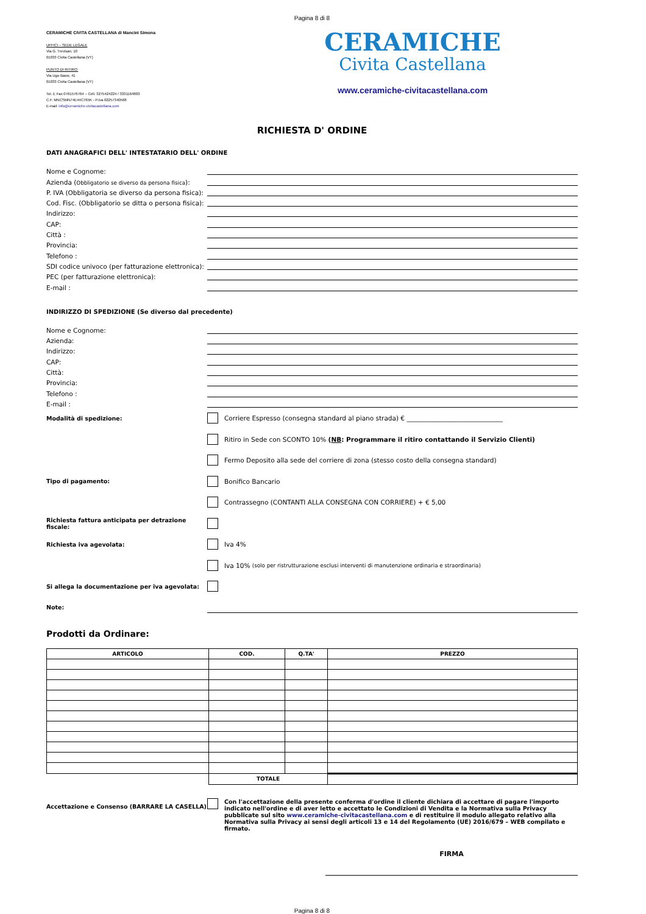Pagina 8 di 8
CERAMICHE CIVITA CASTELLANA di Mancini Simona
UFFICI – SEDE LEGALE
Via G. Trevisan, 10
01033 Civita Castellana (VT)
PUNTO DI RITIRO:
Via Ugo Bassi, 41
01033 Civita Castellana (VT)
Tel. E Fax 0761576764 – Cell. 3275424224 / 3331164803
C.F. MNCSMN74E44C765K - P.Iva 02257340568
E-mail: info@ceramiche-civitacastellana.com
CERAMICHE
Civita Castellana
www.ceramiche-civitacastellana.com
RICHIESTA D' ORDINE
DATI ANAGRAFICI DELL' INTESTATARIO DELL' ORDINE
Nome e Cognome:
Azienda (Obbligatorio se diverso da persona fisica):
P. IVA (Obbligatoria se diverso da persona fisica):
Cod. Fisc. (Obbligatorio se ditta o persona fisica):
Indirizzo:
CAP:
Città :
Provincia:
Telefono :
SDI codice univoco (per fatturazione elettronica):
PEC (per fatturazione elettronica):
E-mail :
INDIRIZZO DI SPEDIZIONE (Se diverso dal precedente)
Nome e Cognome:
Azienda:
Indirizzo:
CAP:
Città:
Provincia:
Telefono :
E-mail :
Modalità di spedizione: Corriere Espresso (consegna standard al piano strada) € ______________________________
Ritiro in Sede con SCONTO 10% (NB: Programmare il ritiro contattando il Servizio Clienti)
Fermo Deposito alla sede del corriere di zona (stesso costo della consegna standard)
Tipo di pagamento: Bonifico Bancario
Contrassegno (CONTANTI ALLA CONSEGNA CON CORRIERE) + € 5,00
Richiesta fattura anticipata per detrazione fiscale:
Richiesta iva agevolata: Iva 4%
Iva 10% (solo per ristrutturazione esclusi interventi di manutenzione ordinaria e straordinaria)
Si allega la documentazione per iva agevolata:
Note:
Prodotti da Ordinare:
| ARTICOLO | COD. | Q.TA' | PREZZO |
| --- | --- | --- | --- |
| | TOTALE | | |
Accettazione e Consenso (BARRARE LA CASELLA) Con l'accettazione della presente conferma d'ordine il cliente dichiara di accettare di pagare l'importo indicato nell'ordine e di aver letto e accettato le Condizioni di Vendita e la Normativa sulla Privacy pubblicate sul sito www.ceramiche-civitacastellana.com e di restituire il modulo allegato relativo alla Normativa sulla Privacy ai sensi degli articoli 13 e 14 del Regolamento (UE) 2016/679 – WEB compilato e firmato.
FIRMA
Pagina 8 di 8